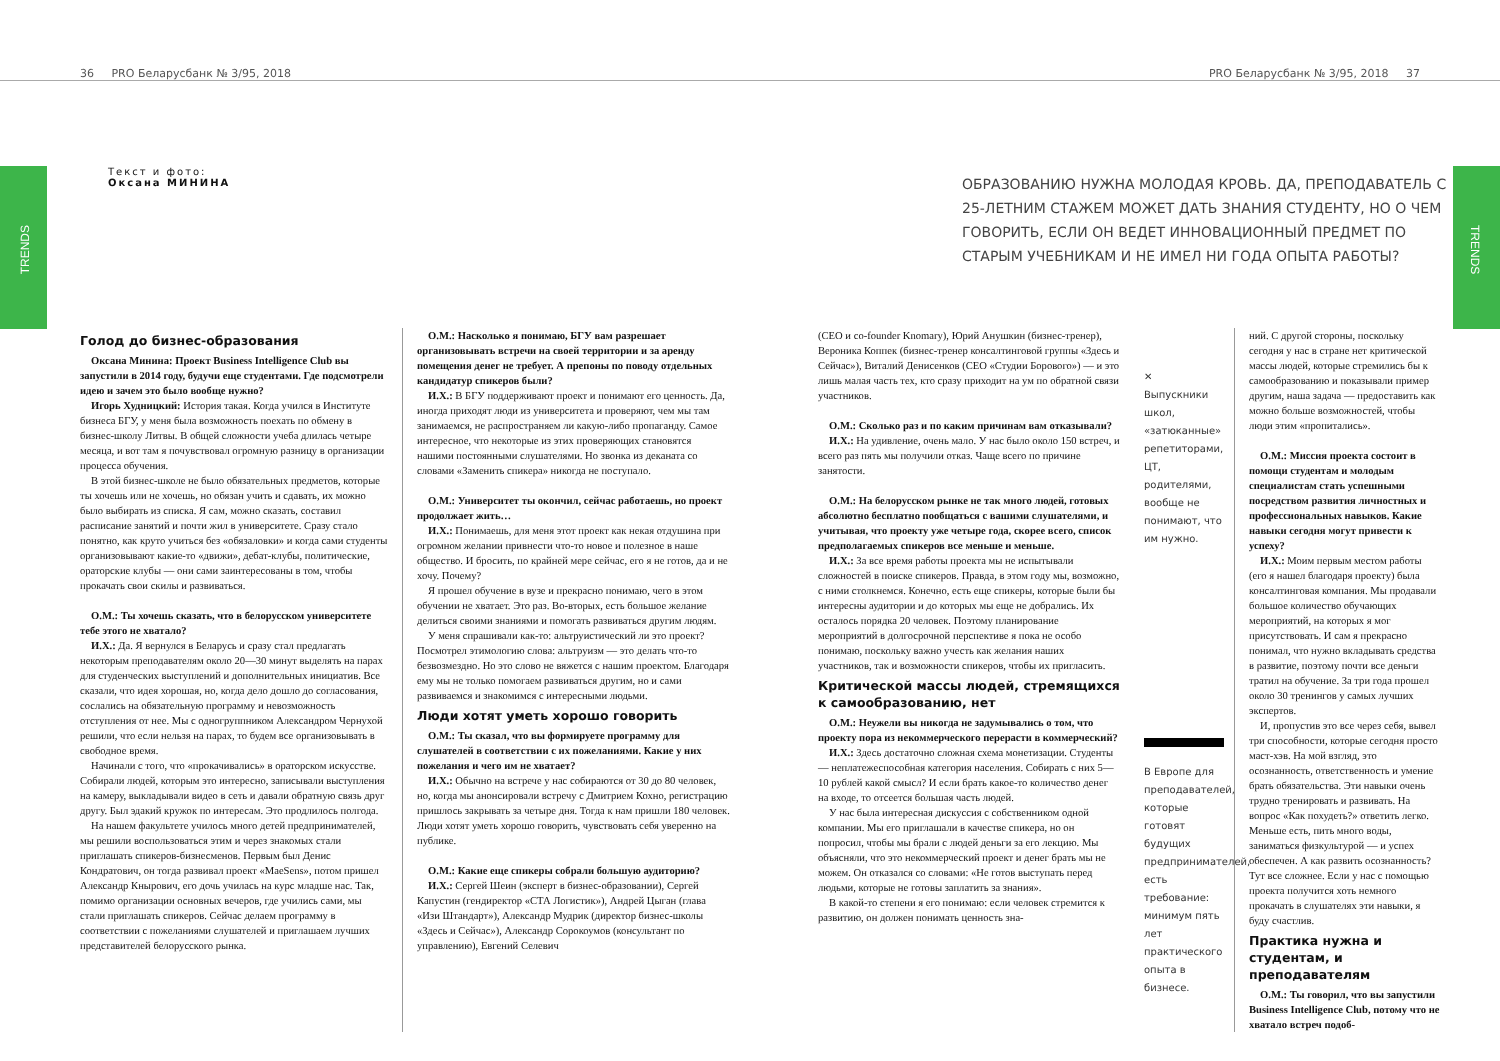36 PRO Беларусбанк № 3/95, 2018 PRO Беларусбанк № 3/95, 2018 37
Текст и фото:
Оксана МИНИНА
ОБРАЗОВАНИЮ НУЖНА МОЛОДАЯ КРОВЬ. ДА, ПРЕПОДАВАТЕЛЬ С 25-ЛЕТНИМ СТАЖЕМ МОЖЕТ ДАТЬ ЗНАНИЯ СТУДЕНТУ, НО О ЧЕМ ГОВОРИТЬ, ЕСЛИ ОН ВЕДЕТ ИННОВАЦИОННЫЙ ПРЕДМЕТ ПО СТАРЫМ УЧЕБНИКАМ И НЕ ИМЕЛ НИ ГОДА ОПЫТА РАБОТЫ?
Голод до бизнес-образования
Оксана Минина: Проект Business Intelligence Club вы запустили в 2014 году, будучи еще студентами. Где подсмотрели идею и зачем это было вообще нужно?
Игорь Худницкий: История такая. Когда учился в Институте бизнеса БГУ, у меня была возможность поехать по обмену в бизнес-школу Литвы. В общей сложности учеба длилась четыре месяца, и вот там я почувствовал огромную разницу в организации процесса обучения.
В этой бизнес-школе не было обязательных предметов, которые ты хочешь или не хочешь, но обязан учить и сдавать, их можно было выбирать из списка. Я сам, можно сказать, составил расписание занятий и почти жил в университете. Сразу стало понятно, как круто учиться без «обязаловки» и когда сами студенты организовывают какие-то «движи», дебат-клубы, политические, ораторские клубы — они сами заинтересованы в том, чтобы прокачать свои скилы и развиваться.
О.М.: Ты хочешь сказать, что в белорусском университете тебе этого не хватало?
И.Х.: Да. Я вернулся в Беларусь и сразу стал предлагать некоторым преподавателям около 20—30 минут выделять на парах для студенческих выступлений и дополнительных инициатив. Все сказали, что идея хорошая, но, когда дело дошло до согласования, сослались на обязательную программу и невозможность отступления от нее. Мы с одногруппником Александром Чернухой решили, что если нельзя на парах, то будем все организовывать в свободное время.
Начинали с того, что «прокачивались» в ораторском искусстве. Собирали людей, которым это интересно, записывали выступления на камеру, выкладывали видео в сеть и давали обратную связь друг другу. Был эдакий кружок по интересам. Это продлилось полгода.
На нашем факультете училось много детей предпринимателей, мы решили воспользоваться этим и через знакомых стали приглашать спикеров-бизнесменов. Первым был Денис Кондратович, он тогда развивал проект «MaeSens», потом пришел Александр Кнырович, его дочь училась на курс младше нас. Так, помимо организации основных вечеров, где учились сами, мы стали приглашать спикеров. Сейчас делаем программу в соответствии с пожеланиями слушателей и приглашаем лучших представителей белорусского рынка.
О.М.: Насколько я понимаю, БГУ вам разрешает организовывать встречи на своей территории и за аренду помещения денег не требует. А препоны по поводу отдельных кандидатур спикеров были?
И.Х.: В БГУ поддерживают проект и понимают его ценность. Да, иногда приходят люди из университета и проверяют, чем мы там занимаемся, не распространяем ли какую-либо пропаганду. Самое интересное, что некоторые из этих проверяющих становятся нашими постоянными слушателями. Но звонка из деканата со словами «Заменить спикера» никогда не поступало.
О.М.: Университет ты окончил, сейчас работаешь, но проект продолжает жить…
И.Х.: Понимаешь, для меня этот проект как некая отдушина при огромном желании привнести что-то новое и полезное в наше общество. И бросить, по крайней мере сейчас, его я не готов, да и не хочу. Почему?
Я прошел обучение в вузе и прекрасно понимаю, чего в этом обучении не хватает. Это раз. Во-вторых, есть большое желание делиться своими знаниями и помогать развиваться другим людям.
У меня спрашивали как-то: альтруистический ли это проект? Посмотрел этимологию слова: альтруизм — это делать что-то безвозмездно. Но это слово не вяжется с нашим проектом. Благодаря ему мы не только помогаем развиваться другим, но и сами развиваемся и знакомимся с интересными людьми.
Люди хотят уметь хорошо говорить
О.М.: Ты сказал, что вы формируете программу для слушателей в соответствии с их пожеланиями. Какие у них пожелания и чего им не хватает?
И.Х.: Обычно на встрече у нас собираются от 30 до 80 человек, но, когда мы анонсировали встречу с Дмитрием Кохно, регистрацию пришлось закрывать за четыре дня. Тогда к нам пришли 180 человек. Люди хотят уметь хорошо говорить, чувствовать себя уверенно на публике.
О.М.: Какие еще спикеры собрали большую аудиторию?
И.Х.: Сергей Шеин (эксперт в бизнес-образовании), Сергей Капустин (гендиректор «СТА Логистик»), Андрей Цыган (глава «Изи Штандарт»), Александр Мудрик (директор бизнес-школы «Здесь и Сейчас»), Александр Сорокоумов (консультант по управлению), Евгений Селевич
(CEO и co-founder Knomary), Юрий Анушкин (бизнес-тренер), Вероника Коппек (бизнес-тренер консалтинговой группы «Здесь и Сейчас»), Виталий Денисенков (CEO «Студии Борового») — и это лишь малая часть тех, кто сразу приходит на ум по обратной связи участников.
О.М.: Сколько раз и по каким причинам вам отказывали?
И.Х.: На удивление, очень мало. У нас было около 150 встреч, и всего раз пять мы получили отказ. Чаще всего по причине занятости.
О.М.: На белорусском рынке не так много людей, готовых абсолютно бесплатно пообщаться с вашими слушателями, и учитывая, что проекту уже четыре года, скорее всего, список предполагаемых спикеров все меньше и меньше.
И.Х.: За все время работы проекта мы не испытывали сложностей в поиске спикеров. Правда, в этом году мы, возможно, с ними столкнемся. Конечно, есть еще спикеры, которые были бы интересны аудитории и до которых мы еще не добрались. Их осталось порядка 20 человек. Поэтому планирование мероприятий в долгосрочной перспективе я пока не особо понимаю, поскольку важно учесть как желания наших участников, так и возможности спикеров, чтобы их пригласить.
Критической массы людей, стремящихся к самообразованию, нет
О.М.: Неужели вы никогда не задумывались о том, что проекту пора из некоммерческого перерасти в коммерческий?
И.Х.: Здесь достаточно сложная схема монетизации. Студенты — неплатежеспособная категория населения. Собирать с них 5—10 рублей какой смысл? И если брать какое-то количество денег на входе, то отсеется большая часть людей.
У нас была интересная дискуссия с собственником одной компании. Мы его приглашали в качестве спикера, но он попросил, чтобы мы брали с людей деньги за его лекцию. Мы объясняли, что это некоммерческий проект и денег брать мы не можем. Он отказался со словами: «Не готов выступать перед людьми, которые не готовы заплатить за знания».
В какой-то степени я его понимаю: если человек стремится к развитию, он должен понимать ценность зна-
✕
Выпускники школ, «затюканные» репетиторами, ЦТ, родителями, вообще не понимают, что им нужно.
В Европе для преподавателей, которые готовят будущих предпринимателей, есть требование: минимум пять лет практического опыта в бизнесе.
ний. С другой стороны, поскольку сегодня у нас в стране нет критической массы людей, которые стремились бы к самообразованию и показывали пример другим, наша задача — предоставить как можно больше возможностей, чтобы люди этим «пропитались».
О.М.: Миссия проекта состоит в помощи студентам и молодым специалистам стать успешными посредством развития личностных и профессиональных навыков. Какие навыки сегодня могут привести к успеху?
И.Х.: Моим первым местом работы (его я нашел благодаря проекту) была консалтинговая компания. Мы продавали большое количество обучающих мероприятий, на которых я мог присутствовать. И сам я прекрасно понимал, что нужно вкладывать средства в развитие, поэтому почти все деньги тратил на обучение. За три года прошел около 30 тренингов у самых лучших экспертов.
И, пропустив это все через себя, вывел три способности, которые сегодня просто маст-хэв. На мой взгляд, это осознанность, ответственность и умение брать обязательства. Эти навыки очень трудно тренировать и развивать. На вопрос «Как похудеть?» ответить легко. Меньше есть, пить много воды, заниматься физкультурой — и успех обеспечен. А как развить осознанность? Тут все сложнее. Если у нас с помощью проекта получится хоть немного прокачать в слушателях эти навыки, я буду счастлив.
Практика нужна и студентам, и преподавателям
О.М.: Ты говорил, что вы запустили Business Intelligence Club, потому что не хватало встреч подоб-
TRENDS
TRENDS